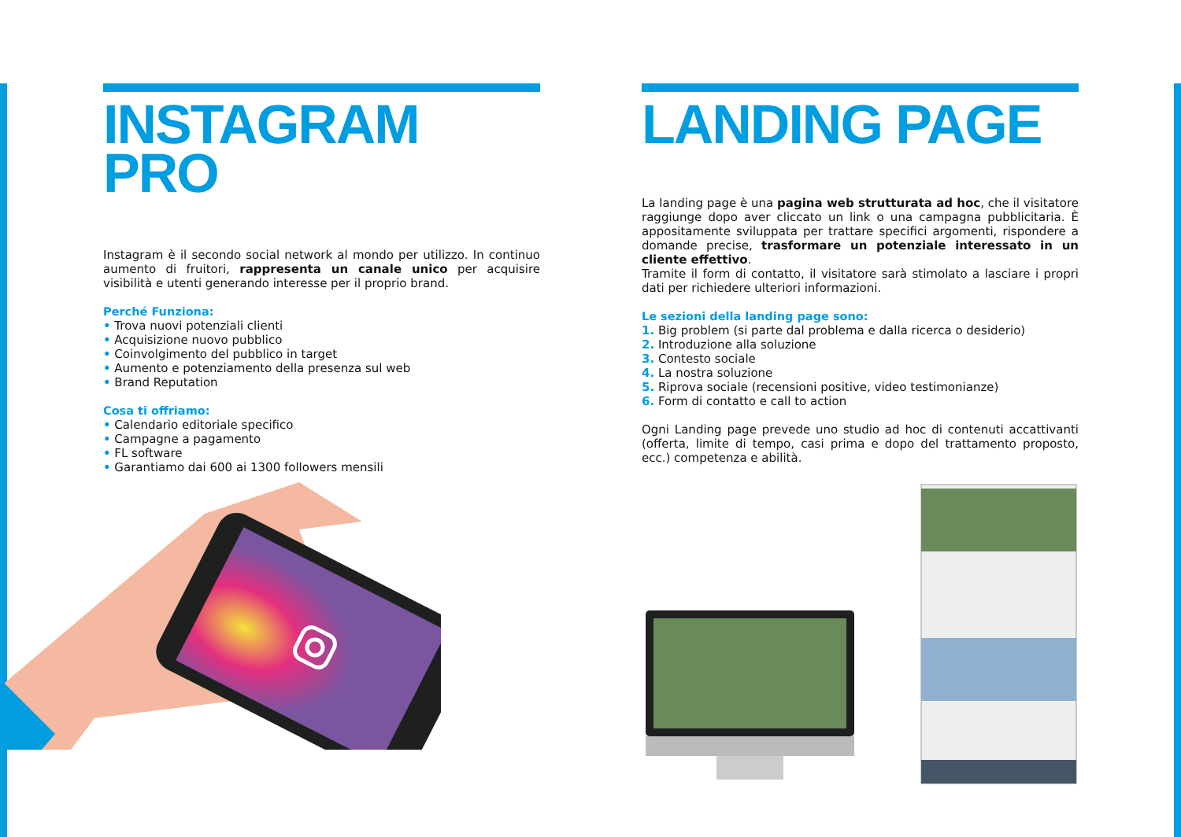INSTAGRAM
PRO
Instagram è il secondo social network al mondo per utilizzo. In continuo aumento di fruitori, rappresenta un canale unico per acquisire visibilità e utenti generando interesse per il proprio brand.
Perché Funziona:
• Trova nuovi potenziali clienti
• Acquisizione nuovo pubblico
• Coinvolgimento del pubblico in target
• Aumento e potenziamento della presenza sul web
• Brand Reputation
Cosa ti offriamo:
• Calendario editoriale specifico
• Campagne a pagamento
• FL software
• Garantiamo dai 600 ai 1300 followers mensili
LANDING PAGE
La landing page è una pagina web strutturata ad hoc, che il visitatore raggiunge dopo aver cliccato un link o una campagna pubblicitaria. È appositamente sviluppata per trattare specifici argomenti, rispondere a domande precise, trasformare un potenziale interessato in un cliente effettivo.
Tramite il form di contatto, il visitatore sarà stimolato a lasciare i propri dati per richiedere ulteriori informazioni.
Le sezioni della landing page sono:
1. Big problem (si parte dal problema e dalla ricerca o desiderio)
2. Introduzione alla soluzione
3. Contesto sociale
4. La nostra soluzione
5. Riprova sociale (recensioni positive, video testimonianze)
6. Form di contatto e call to action
Ogni Landing page prevede uno studio ad hoc di contenuti accattivanti (offerta, limite di tempo, casi prima e dopo del trattamento proposto, ecc.) competenza e abilità.